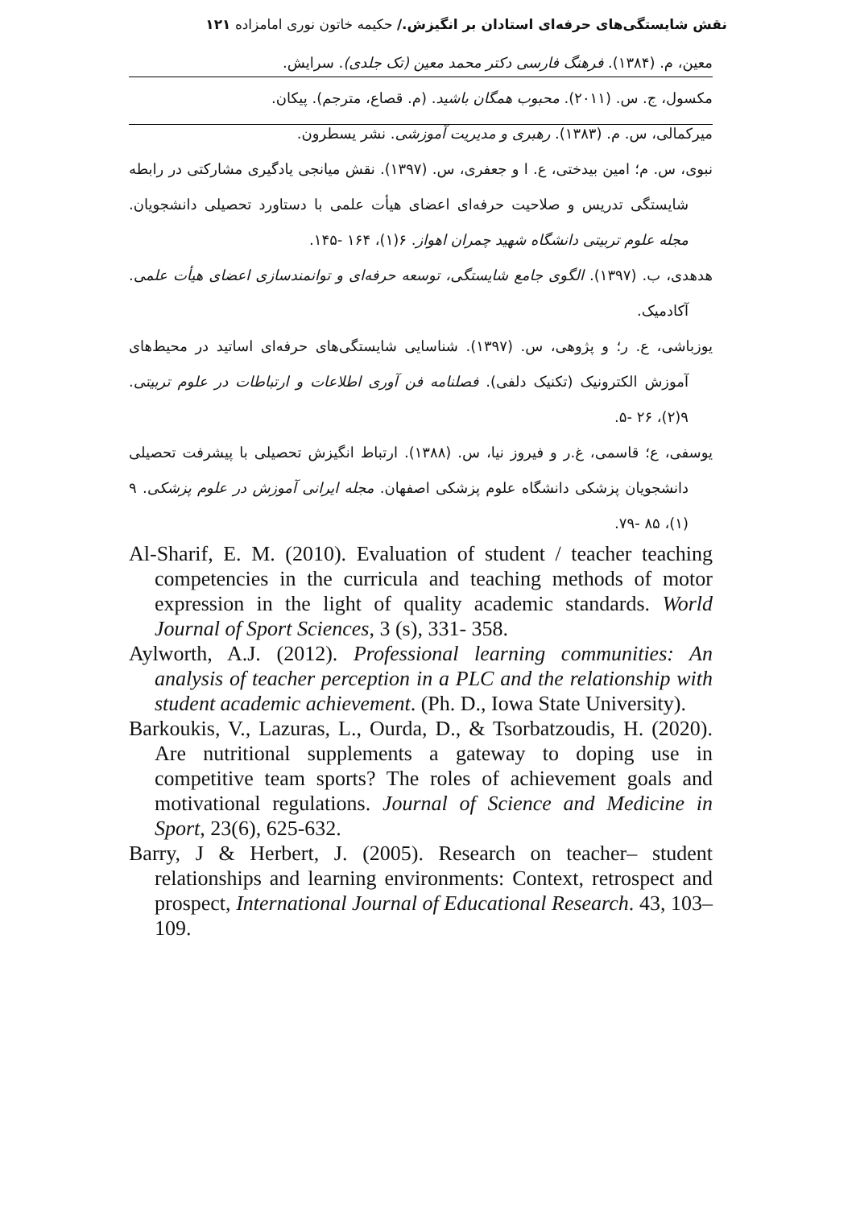نقش شایستگی‌های حرفه‌ای استادان بر انگیزش./ حکیمه خاتون نوری امامزاده ۱۲۱
معین، م. (۱۳۸۴). فرهنگ فارسی دکتر محمد معین (تک جلدی). سرایش.
مکسول، ج. س. (۲۰۱۱). محبوب همگان باشید. (م. قصاع، مترجم). پیکان.
میرکمالی، س. م. (۱۳۸۳). رهبری و مدیریت آموزشی. نشر یسطرون.
نبوی، س. م؛ امین بیدختی، ع. ا و جعفری، س. (۱۳۹۷). نقش میانجی یادگیری مشارکتی در رابطه شایستگی تدریس و صلاحیت حرفه‌ای اعضای هیأت علمی با دستاورد تحصیلی دانشجویان. مجله علوم تربیتی دانشگاه شهید چمران اهواز. ۶(۱)، ۱۶۴ -۱۴۵.
هدهدی، ب. (۱۳۹۷). الگوی جامع شایستگی، توسعه حرفه‌ای و توانمندسازی اعضای هیأت علمی. آکادمیک.
یوزباشی، ع. ر؛ و پژوهی، س. (۱۳۹۷). شناسایی شایستگی‌های حرفه‌ای اساتید در محیط‌های آموزش الکترونیک (تکنیک دلفی). فصلنامه فن آوری اطلاعات و ارتباطات در علوم تربیتی. ۹(۲)، ۲۶ -۵.
یوسفی، ع؛ قاسمی، غ.ر و فیروز نیا، س. (۱۳۸۸). ارتباط انگیزش تحصیلی با پیشرفت تحصیلی دانشجویان پزشکی دانشگاه علوم پزشکی اصفهان. مجله ایرانی آموزش در علوم پزشکی. ۹ (۱)، ۸۵ -۷۹.
Al-Sharif, E. M. (2010). Evaluation of student / teacher teaching competencies in the curricula and teaching methods of motor expression in the light of quality academic standards. World Journal of Sport Sciences, 3 (s), 331- 358.
Aylworth, A.J. (2012). Professional learning communities: An analysis of teacher perception in a PLC and the relationship with student academic achievement. (Ph. D., Iowa State University).
Barkoukis, V., Lazuras, L., Ourda, D., & Tsorbatzoudis, H. (2020). Are nutritional supplements a gateway to doping use in competitive team sports? The roles of achievement goals and motivational regulations. Journal of Science and Medicine in Sport, 23(6), 625-632.
Barry, J & Herbert, J. (2005). Research on teacher– student relationships and learning environments: Context, retrospect and prospect, International Journal of Educational Research. 43, 103–109.